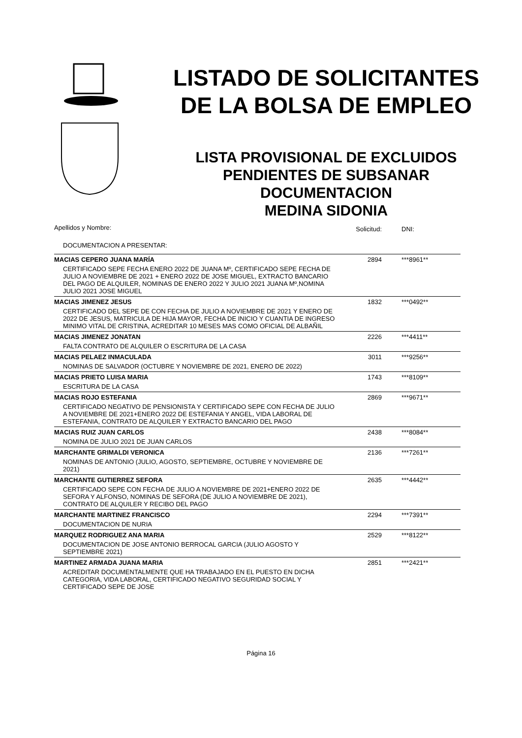LISTADO DE SOLICITANTES
DE LA BOLSA DE EMPLEO
LISTA PROVISIONAL DE EXCLUIDOS
PENDIENTES DE SUBSANAR
DOCUMENTACION
MEDINA SIDONIA
| Apellidos y Nombre: | Solicitud: | DNI: |
| DOCUMENTACION A PRESENTAR: | | |
| MACIAS CEPERO JUANA MARÍA | 2894 | ***8961** |
| CERTIFICADO SEPE FECHA ENERO 2022 DE JUANA Mº, CERTIFICADO SEPE FECHA DE JULIO A NOVIEMBRE DE 2021 + ENERO 2022 DE JOSE MIGUEL, EXTRACTO BANCARIO DEL PAGO DE ALQUILER, NOMINAS DE ENERO 2022 Y JULIO 2021 JUANA Mº,NOMINA JULIO 2021 JOSE MIGUEL | | |
| MACIAS JIMENEZ JESUS | 1832 | ***0492** |
| CERTIFICADO DEL SEPE DE CON FECHA DE JULIO A NOVIEMBRE DE 2021 Y ENERO DE 2022 DE JESUS, MATRICULA DE HIJA MAYOR, FECHA DE INICIO Y CUANTIA DE INGRESO MINIMO VITAL DE CRISTINA, ACREDITAR 10 MESES MAS COMO OFICIAL DE ALBAÑIL | | |
| MACIAS JIMENEZ JONATAN | 2226 | ***4411** |
| FALTA CONTRATO DE ALQUILER O ESCRITURA DE LA CASA | | |
| MACIAS PELAEZ INMACULADA | 3011 | ***9256** |
| NOMINAS DE SALVADOR (OCTUBRE Y NOVIEMBRE DE 2021, ENERO DE 2022) | | |
| MACIAS PRIETO LUISA MARIA | 1743 | ***8109** |
| ESCRITURA DE LA CASA | | |
| MACIAS ROJO ESTEFANIA | 2869 | ***9671** |
| CERTIFICADO NEGATIVO DE PENSIONISTA Y CERTIFICADO SEPE CON FECHA DE JULIO A NOVIEMBRE DE 2021+ENERO 2022 DE ESTEFANIA Y ANGEL, VIDA LABORAL DE ESTEFANIA, CONTRATO DE ALQUILER Y EXTRACTO BANCARIO DEL PAGO | | |
| MACIAS RUIZ JUAN CARLOS | 2438 | ***8084** |
| NOMINA DE JULIO 2021 DE JUAN CARLOS | | |
| MARCHANTE GRIMALDI VERONICA | 2136 | ***7261** |
| NOMINAS DE ANTONIO (JULIO, AGOSTO, SEPTIEMBRE, OCTUBRE Y NOVIEMBRE DE 2021) | | |
| MARCHANTE GUTIERREZ SEFORA | 2635 | ***4442** |
| CERTIFICADO SEPE CON FECHA DE JULIO A NOVIEMBRE DE 2021+ENERO 2022 DE SEFORA Y ALFONSO, NOMINAS DE SEFORA (DE JULIO A NOVIEMBRE DE 2021), CONTRATO DE ALQUILER Y RECIBO DEL PAGO | | |
| MARCHANTE MARTINEZ FRANCISCO | 2294 | ***7391** |
| DOCUMENTACION DE NURIA | | |
| MARQUEZ RODRIGUEZ ANA MARIA | 2529 | ***8122** |
| DOCUMENTACION DE JOSE ANTONIO BERROCAL GARCIA (JULIO AGOSTO Y SEPTIEMBRE 2021) | | |
| MARTINEZ ARMADA JUANA MARIA | 2851 | ***2421** |
| ACREDITAR DOCUMENTALMENTE QUE HA TRABAJADO EN EL PUESTO EN DICHA CATEGORIA, VIDA LABORAL, CERTIFICADO NEGATIVO SEGURIDAD SOCIAL Y CERTIFICADO SEPE DE JOSE | | |
Página 16